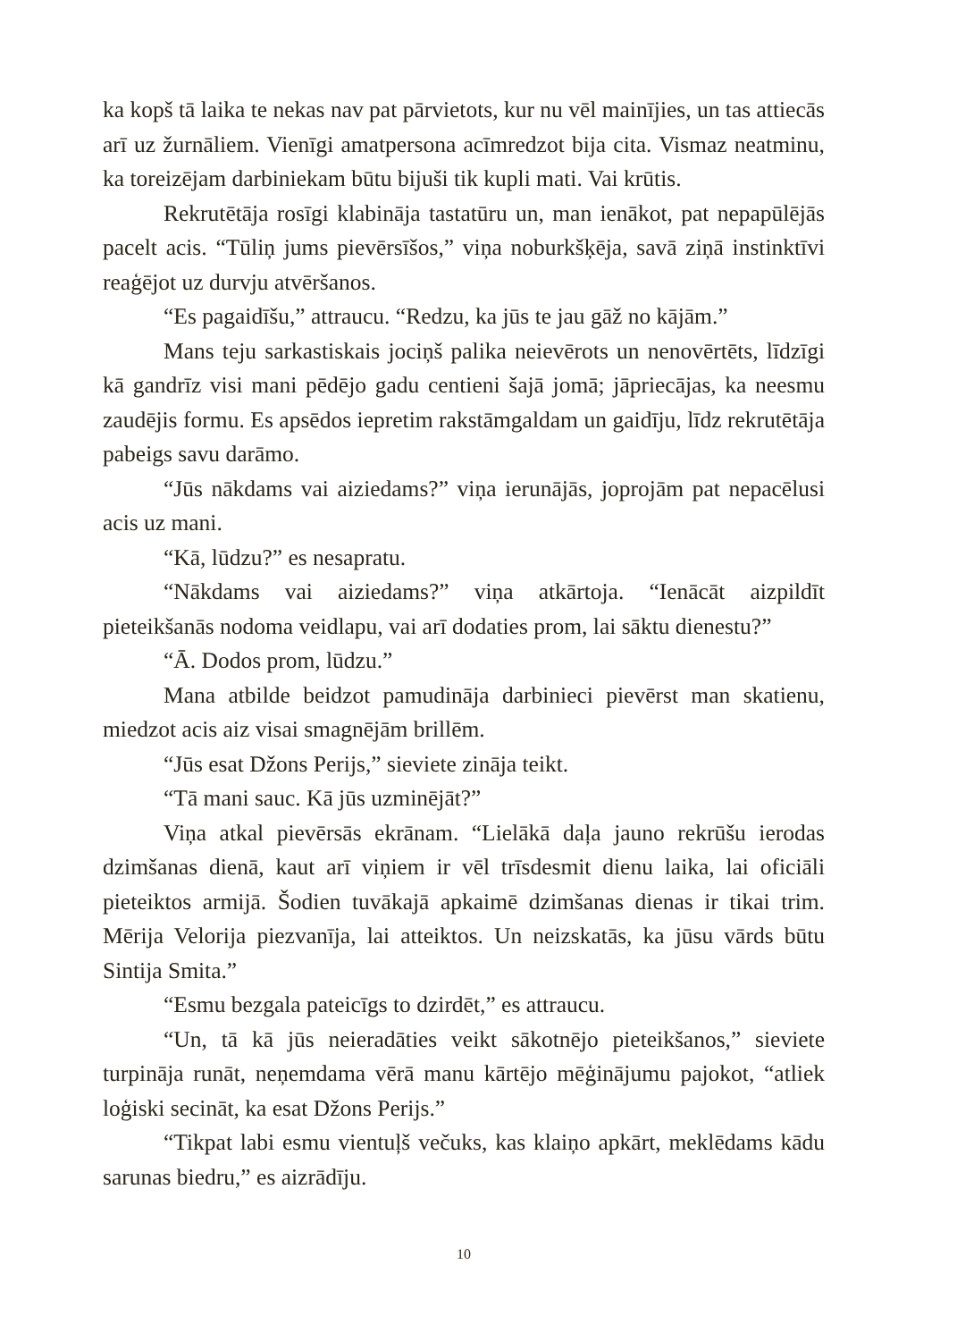ka kopš tā laika te nekas nav pat pārvietots, kur nu vēl mainījies, un tas attiecās arī uz žurnāliem. Vienīgi amatpersona acīmredzot bija cita. Vismaz neatminu, ka toreizējam darbiniekam būtu bijuši tik kupli mati. Vai krūtis.
Rekrutētāja rosīgi klabināja tastatūru un, man ienākot, pat nepapūlējās pacelt acis. “Tūliņ jums pievērsīšos,” viņa noburkšķēja, savā ziņā instinktīvi reaģējot uz durvju atvēršanos.
“Es pagaidīšu,” attraucu. “Redzu, ka jūs te jau gāž no kājām.”
Mans teju sarkastiskais jociņš palika neievērots un nenovērtēts, līdzīgi kā gandrīz visi mani pēdējo gadu centieni šajā jomā; jāpriecājas, ka neesmu zaudējis formu. Es apsēdos iepretim rakstāmgaldam un gaidīju, līdz rekrutētāja pabeigs savu darāmo.
“Jūs nākdams vai aiziedams?” viņa ierunājās, joprojām pat nepacēlusi acis uz mani.
“Kā, lūdzu?” es nesapratu.
“Nākdams vai aiziedams?” viņa atkārtoja. “Ienācāt aizpildīt pieteikšanās nodoma veidlapu, vai arī dodaties prom, lai sāktu dienestu?”
“Ā. Dodos prom, lūdzu.”
Mana atbilde beidzot pamudināja darbinieci pievērst man skatienu, miedzot acis aiz visai smagnējām brillēm.
“Jūs esat Džons Perijs,” sieviete zināja teikt.
“Tā mani sauc. Kā jūs uzminējāt?”
Viņa atkal pievērsās ekrānam. “Lielākā daļa jauno rekrūšu ierodas dzimšanas dienā, kaut arī viņiem ir vēl trīsdesmit dienu laika, lai oficiāli pieteiktos armijā. Šodien tuvākajā apkaimē dzimšanas dienas ir tikai trim. Mērija Velorija piezvanīja, lai atteiktos. Un neizskatās, ka jūsu vārds būtu Sintija Smita.”
“Esmu bezgala pateicīgs to dzirdēt,” es attraucu.
“Un, tā kā jūs neieradāties veikt sākotnējo pieteikšanos,” sieviete turpināja runāt, neņemdama vērā manu kārtējo mēģinājumu pajokot, “atliek loģiski secināt, ka esat Džons Perijs.”
“Tikpat labi esmu vientuļš večuks, kas klaiņo apkārt, meklēdams kādu sarunas biedru,” es aizrādīju.
10